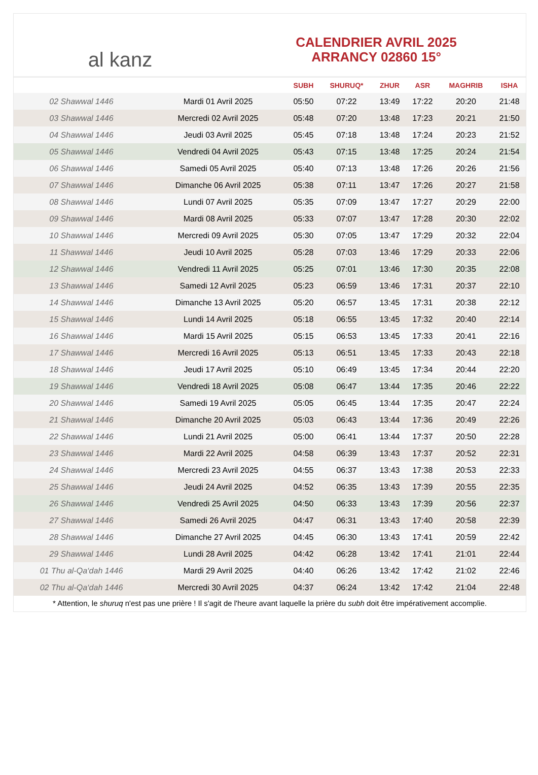al kanz
CALENDRIER AVRIL 2025
ARRANCY 02860 15°
| | | SUBH | SHURUQ* | ZHUR | ASR | MAGHRIB | ISHA |
| --- | --- | --- | --- | --- | --- | --- | --- |
| 02 Shawwal 1446 | Mardi 01 Avril 2025 | 05:50 | 07:22 | 13:49 | 17:22 | 20:20 | 21:48 |
| 03 Shawwal 1446 | Mercredi 02 Avril 2025 | 05:48 | 07:20 | 13:48 | 17:23 | 20:21 | 21:50 |
| 04 Shawwal 1446 | Jeudi 03 Avril 2025 | 05:45 | 07:18 | 13:48 | 17:24 | 20:23 | 21:52 |
| 05 Shawwal 1446 | Vendredi 04 Avril 2025 | 05:43 | 07:15 | 13:48 | 17:25 | 20:24 | 21:54 |
| 06 Shawwal 1446 | Samedi 05 Avril 2025 | 05:40 | 07:13 | 13:48 | 17:26 | 20:26 | 21:56 |
| 07 Shawwal 1446 | Dimanche 06 Avril 2025 | 05:38 | 07:11 | 13:47 | 17:26 | 20:27 | 21:58 |
| 08 Shawwal 1446 | Lundi 07 Avril 2025 | 05:35 | 07:09 | 13:47 | 17:27 | 20:29 | 22:00 |
| 09 Shawwal 1446 | Mardi 08 Avril 2025 | 05:33 | 07:07 | 13:47 | 17:28 | 20:30 | 22:02 |
| 10 Shawwal 1446 | Mercredi 09 Avril 2025 | 05:30 | 07:05 | 13:47 | 17:29 | 20:32 | 22:04 |
| 11 Shawwal 1446 | Jeudi 10 Avril 2025 | 05:28 | 07:03 | 13:46 | 17:29 | 20:33 | 22:06 |
| 12 Shawwal 1446 | Vendredi 11 Avril 2025 | 05:25 | 07:01 | 13:46 | 17:30 | 20:35 | 22:08 |
| 13 Shawwal 1446 | Samedi 12 Avril 2025 | 05:23 | 06:59 | 13:46 | 17:31 | 20:37 | 22:10 |
| 14 Shawwal 1446 | Dimanche 13 Avril 2025 | 05:20 | 06:57 | 13:45 | 17:31 | 20:38 | 22:12 |
| 15 Shawwal 1446 | Lundi 14 Avril 2025 | 05:18 | 06:55 | 13:45 | 17:32 | 20:40 | 22:14 |
| 16 Shawwal 1446 | Mardi 15 Avril 2025 | 05:15 | 06:53 | 13:45 | 17:33 | 20:41 | 22:16 |
| 17 Shawwal 1446 | Mercredi 16 Avril 2025 | 05:13 | 06:51 | 13:45 | 17:33 | 20:43 | 22:18 |
| 18 Shawwal 1446 | Jeudi 17 Avril 2025 | 05:10 | 06:49 | 13:45 | 17:34 | 20:44 | 22:20 |
| 19 Shawwal 1446 | Vendredi 18 Avril 2025 | 05:08 | 06:47 | 13:44 | 17:35 | 20:46 | 22:22 |
| 20 Shawwal 1446 | Samedi 19 Avril 2025 | 05:05 | 06:45 | 13:44 | 17:35 | 20:47 | 22:24 |
| 21 Shawwal 1446 | Dimanche 20 Avril 2025 | 05:03 | 06:43 | 13:44 | 17:36 | 20:49 | 22:26 |
| 22 Shawwal 1446 | Lundi 21 Avril 2025 | 05:00 | 06:41 | 13:44 | 17:37 | 20:50 | 22:28 |
| 23 Shawwal 1446 | Mardi 22 Avril 2025 | 04:58 | 06:39 | 13:43 | 17:37 | 20:52 | 22:31 |
| 24 Shawwal 1446 | Mercredi 23 Avril 2025 | 04:55 | 06:37 | 13:43 | 17:38 | 20:53 | 22:33 |
| 25 Shawwal 1446 | Jeudi 24 Avril 2025 | 04:52 | 06:35 | 13:43 | 17:39 | 20:55 | 22:35 |
| 26 Shawwal 1446 | Vendredi 25 Avril 2025 | 04:50 | 06:33 | 13:43 | 17:39 | 20:56 | 22:37 |
| 27 Shawwal 1446 | Samedi 26 Avril 2025 | 04:47 | 06:31 | 13:43 | 17:40 | 20:58 | 22:39 |
| 28 Shawwal 1446 | Dimanche 27 Avril 2025 | 04:45 | 06:30 | 13:43 | 17:41 | 20:59 | 22:42 |
| 29 Shawwal 1446 | Lundi 28 Avril 2025 | 04:42 | 06:28 | 13:42 | 17:41 | 21:01 | 22:44 |
| 01 Thu al-Qa‘dah 1446 | Mardi 29 Avril 2025 | 04:40 | 06:26 | 13:42 | 17:42 | 21:02 | 22:46 |
| 02 Thu al-Qa‘dah 1446 | Mercredi 30 Avril 2025 | 04:37 | 06:24 | 13:42 | 17:42 | 21:04 | 22:48 |
* Attention, le shuruq n'est pas une prière ! Il s'agit de l'heure avant laquelle la prière du subh doit être impérativement accomplie.